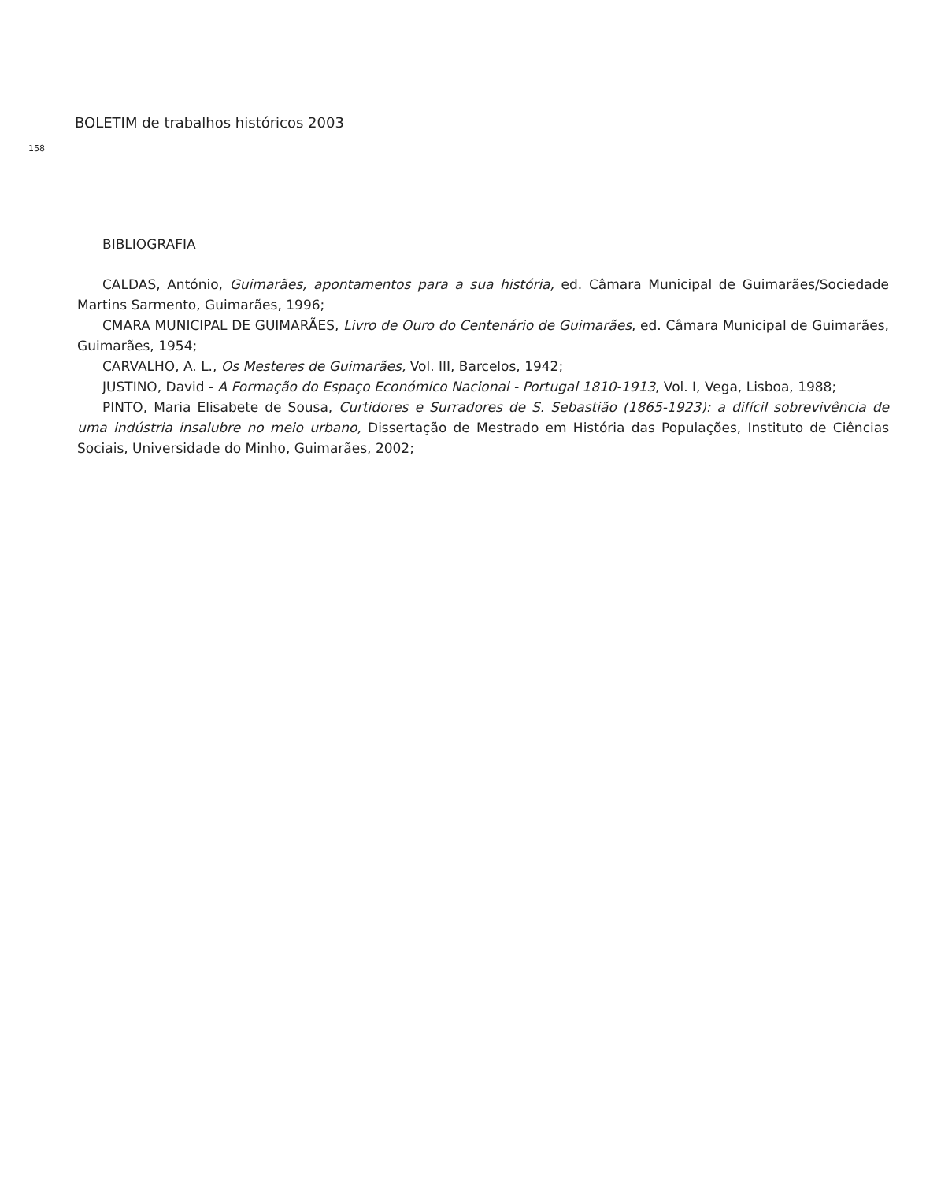BOLETIM de trabalhos históricos 2003
158
BIBLIOGRAFIA
CALDAS, António, Guimarães, apontamentos para a sua história, ed. Câmara Municipal de Guimarães/Sociedade Martins Sarmento, Guimarães, 1996;
CMARA MUNICIPAL DE GUIMARÃES, Livro de Ouro do Centenário de Guimarães, ed. Câmara Municipal de Guimarães, Guimarães, 1954;
CARVALHO, A. L., Os Mesteres de Guimarães, Vol. III, Barcelos, 1942;
JUSTINO, David - A Formação do Espaço Económico Nacional - Portugal 1810-1913, Vol. I, Vega, Lisboa, 1988;
PINTO, Maria Elisabete de Sousa, Curtidores e Surradores de S. Sebastião (1865-1923): a difícil sobrevivência de uma indústria insalubre no meio urbano, Dissertação de Mestrado em História das Populações, Instituto de Ciências Sociais, Universidade do Minho, Guimarães, 2002;